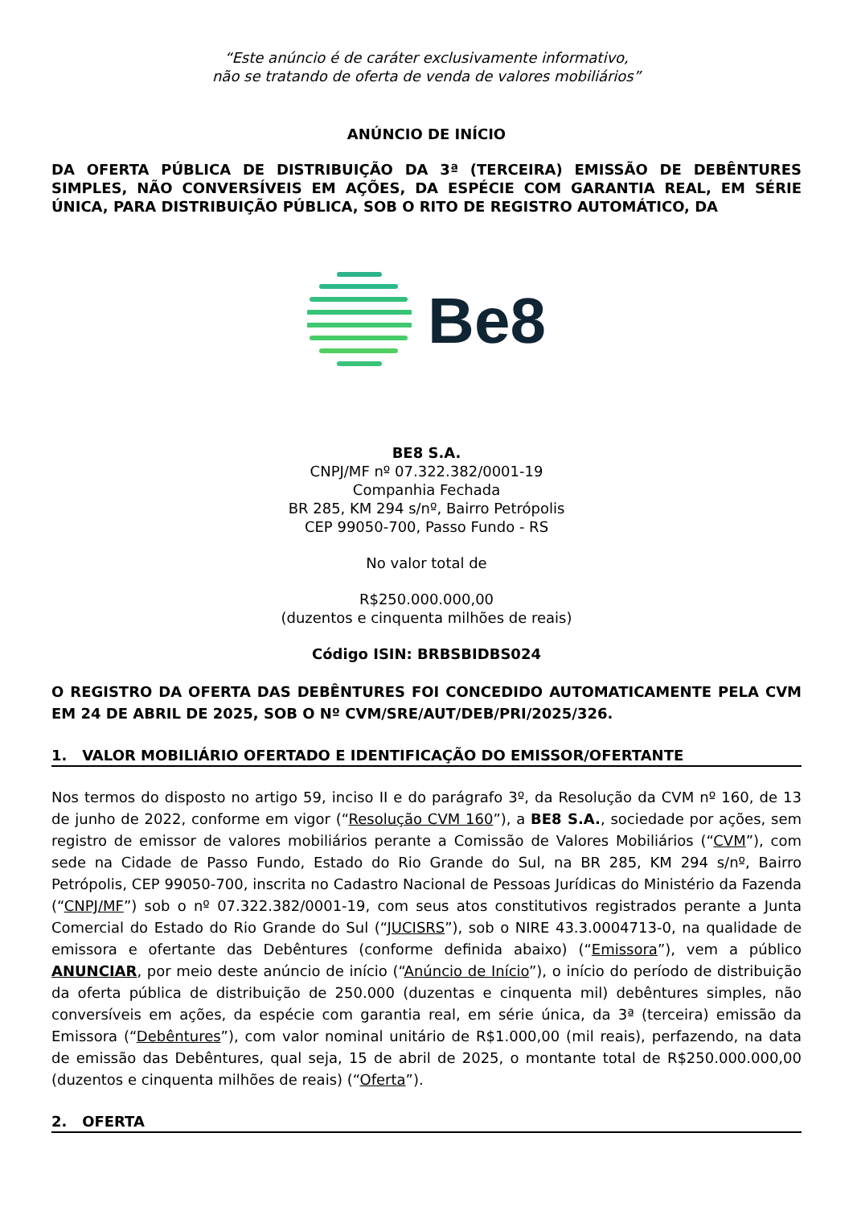“Este anúncio é de caráter exclusivamente informativo,
não se tratando de oferta de venda de valores mobiliários”
ANÚNCIO DE INÍCIO
DA OFERTA PÚBLICA DE DISTRIBUIÇÃO DA 3ª (TERCEIRA) EMISSÃO DE DEBÊNTURES SIMPLES, NÃO CONVERSÍVEIS EM AÇÕES, DA ESPÉCIE COM GARANTIA REAL, EM SÉRIE ÚNICA, PARA DISTRIBUIÇÃO PÚBLICA, SOB O RITO DE REGISTRO AUTOMÁTICO, DA
Be8
BE8 S.A.
CNPJ/MF nº 07.322.382/0001-19
Companhia Fechada
BR 285, KM 294 s/nº, Bairro Petrópolis
CEP 99050-700, Passo Fundo - RS
No valor total de
R$250.000.000,00
(duzentos e cinquenta milhões de reais)
Código ISIN: BRBSBIDBS024
O REGISTRO DA OFERTA DAS DEBÊNTURES FOI CONCEDIDO AUTOMATICAMENTE PELA CVM EM 24 DE ABRIL DE 2025, SOB O Nº CVM/SRE/AUT/DEB/PRI/2025/326.
1. VALOR MOBILIÁRIO OFERTADO E IDENTIFICAÇÃO DO EMISSOR/OFERTANTE
Nos termos do disposto no artigo 59, inciso II e do parágrafo 3º, da Resolução da CVM nº 160, de 13 de junho de 2022, conforme em vigor (“Resolução CVM 160”), a BE8 S.A., sociedade por ações, sem registro de emissor de valores mobiliários perante a Comissão de Valores Mobiliários (“CVM”), com sede na Cidade de Passo Fundo, Estado do Rio Grande do Sul, na BR 285, KM 294 s/nº, Bairro Petrópolis, CEP 99050-700, inscrita no Cadastro Nacional de Pessoas Jurídicas do Ministério da Fazenda (“CNPJ/MF”) sob o nº 07.322.382/0001-19, com seus atos constitutivos registrados perante a Junta Comercial do Estado do Rio Grande do Sul (“JUCISRS”), sob o NIRE 43.3.0004713-0, na qualidade de emissora e ofertante das Debêntures (conforme definida abaixo) (“Emissora”), vem a público ANUNCIAR, por meio deste anúncio de início (“Anúncio de Início”), o início do período de distribuição da oferta pública de distribuição de 250.000 (duzentas e cinquenta mil) debêntures simples, não conversíveis em ações, da espécie com garantia real, em série única, da 3ª (terceira) emissão da Emissora (“Debêntures”), com valor nominal unitário de R$1.000,00 (mil reais), perfazendo, na data de emissão das Debêntures, qual seja, 15 de abril de 2025, o montante total de R$250.000.000,00 (duzentos e cinquenta milhões de reais) (“Oferta”).
2. OFERTA